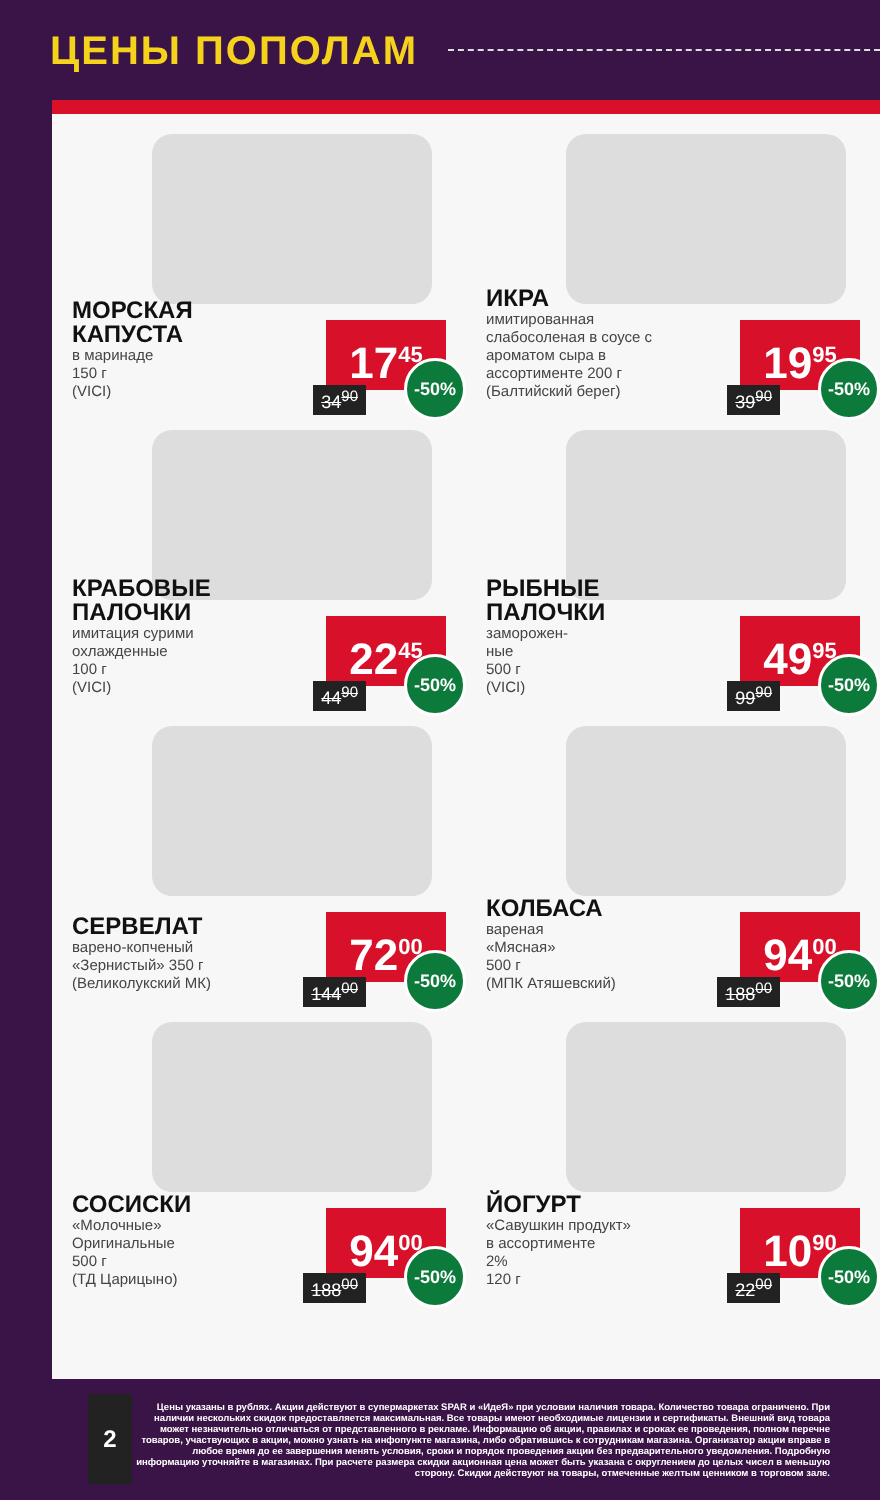ЦЕНЫ ПОПОЛАМ
МОРСКАЯ КАПУСТА
в маринаде
150 г
(VICI)
17<sup>45</sup>
34<sup>90</sup> -50%
ИКРА
имитированная слабосоленая в соусе с ароматом сыра в ассортименте 200 г (Балтийский берег)
19<sup>95</sup>
39<sup>90</sup> -50%
КРАБОВЫЕ ПАЛОЧКИ
имитация сурими охлажденные
100 г
(VICI)
22<sup>45</sup>
44<sup>90</sup> -50%
РЫБНЫЕ ПАЛОЧКИ
заморожен-
ные
500 г
(VICI)
49<sup>95</sup>
99<sup>90</sup> -50%
СЕРВЕЛАТ
варено-копченый «Зернистый» 350 г (Великолукский МК)
72<sup>00</sup>
144<sup>00</sup> -50%
КОЛБАСА
вареная
«Мясная»
500 г
(МПК Атяшевский)
94<sup>00</sup>
188<sup>00</sup> -50%
СОСИСКИ
«Молочные»
Оригинальные
500 г
(ТД Царицыно)
94<sup>00</sup>
188<sup>00</sup> -50%
ЙОГУРТ
«Савушкин продукт»
в ассортименте
2%
120 г
10<sup>90</sup>
22<sup>00</sup> -50%
2
Цены указаны в рублях. Акции действуют в супермаркетах SPAR и «ИдеЯ» при условии наличия товара. Количество товара ограничено. При наличии нескольких скидок предоставляется максимальная. Все товары имеют необходимые лицензии и сертификаты. Внешний вид товара может незначительно отличаться от представленного в рекламе. Информацию об акции, правилах и сроках ее проведения, полном перечне товаров, участвующих в акции, можно узнать на инфопункте магазина, либо обратившись к сотрудникам магазина. Организатор акции вправе в любое время до ее завершения менять условия, сроки и порядок проведения акции без предварительного уведомления. Подробную информацию уточняйте в магазинах. При расчете размера скидки акционная цена может быть указана с округлением до целых чисел в меньшую сторону. Скидки действуют на товары, отмеченные желтым ценником в торговом зале.